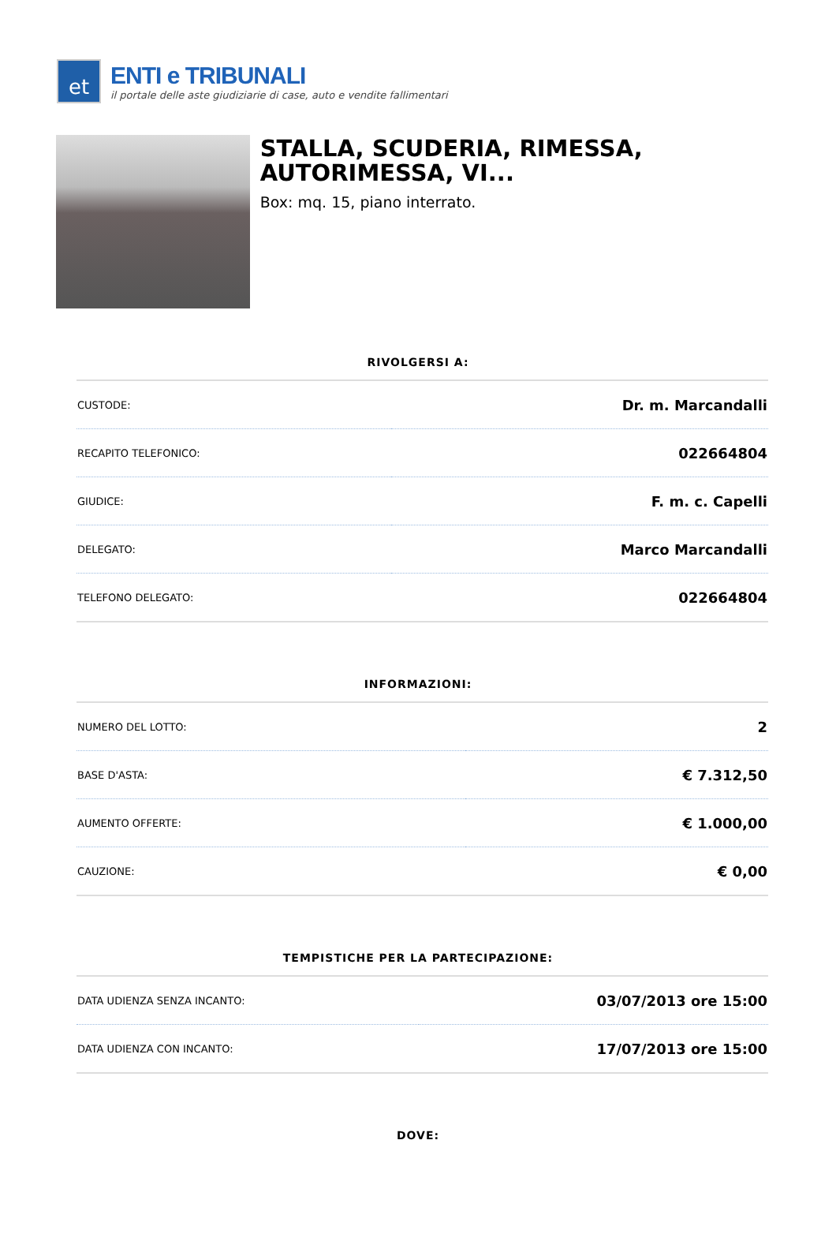et
ENTI e TRIBUNALI
il portale delle aste giudiziarie di case, auto e vendite fallimentari
STALLA, SCUDERIA, RIMESSA, AUTORIMESSA, VI...
Box: mq. 15, piano interrato.
RIVOLGERSI A:
| CUSTODE: | Dr. m. Marcandalli |
| RECAPITO TELEFONICO: | 022664804 |
| GIUDICE: | F. m. c. Capelli |
| DELEGATO: | Marco Marcandalli |
| TELEFONO DELEGATO: | 022664804 |
INFORMAZIONI:
| NUMERO DEL LOTTO: | 2 |
| BASE D'ASTA: | € 7.312,50 |
| AUMENTO OFFERTE: | € 1.000,00 |
| CAUZIONE: | € 0,00 |
TEMPISTICHE PER LA PARTECIPAZIONE:
| DATA UDIENZA SENZA INCANTO: | 03/07/2013 ore 15:00 |
| DATA UDIENZA CON INCANTO: | 17/07/2013 ore 15:00 |
DOVE: